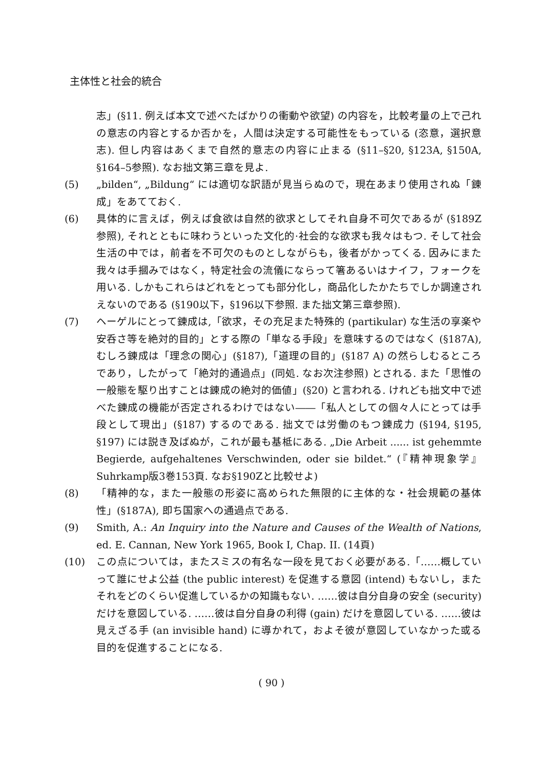主体性と社会的統合
志」(§11. 例えば本文で述べたばかりの衝動や欲望) の内容を，比較考量の上で己れの意志の内容とするか否かを，人間は決定する可能性をもっている (恣意，選択意志). 但し内容はあくまで自然的意志の内容に止まる (§11–§20, §123A, §150A, §164–5参照). なお拙文第三章を見よ.
(5) „bilden“, „Bildung“ には適切な訳語が見当らぬので，現在あまり使用されぬ「錬成」をあてておく.
(6) 具体的に言えば，例えば食欲は自然的欲求としてそれ自身不可欠であるが (§189Z参照), それとともに味わうといった文化的·社会的な欲求も我々はもつ. そして社会生活の中では，前者を不可欠のものとしながらも，後者がかってくる. 因みにまた我々は手摑みではなく，特定社会の流儀にならって箸あるいはナイフ，フォークを用いる. しかもこれらはどれをとっても部分化し，商品化したかたちでしか調達されえないのである (§190以下，§196以下参照. また拙文第三章参照).
(7) ヘーゲルにとって錬成は,「欲求，その充足また特殊的 (partikular) な生活の享楽や安呑さ等を絶対的目的」とする際の「単なる手段」を意味するのではなく (§187A), むしろ錬成は「理念の関心」(§187),「道理の目的」(§187 A) の然らしむるところであり，したがって「絶対的通過点」(同処. なお次注参照) とされる. また「思惟の一般態を駆り出すことは錬成の絶対的価値」(§20) と言われる. けれども拙文中で述べた錬成の機能が否定されるわけではない――「私人としての個々人にとっては手段として現出」(§187) するのである. 拙文では労働のもつ錬成力 (§194, §195, §197) には説き及ばぬが，これが最も基柢にある. „Die Arbeit ...... ist gehemmte Begierde, aufgehaltenes Verschwinden, oder sie bildet.“ (『精神現象学』Suhrkamp版3巻153頁. なお§190Zと比較せよ)
(8) 「精神的な，また一般態の形姿に高められた無限的に主体的な・社会規範の基体性」(§187A), 即ち国家への通過点である.
(9) Smith, A.: An Inquiry into the Nature and Causes of the Wealth of Nations, ed. E. Cannan, New York 1965, Book I, Chap. II. (14頁)
(10) この点については，またスミスの有名な一段を見ておく必要がある.「……概していって誰にせよ公益 (the public interest) を促進する意図 (intend) もないし，またそれをどのくらい促進しているかの知識もない. ……彼は自分自身の安全 (security) だけを意図している. ……彼は自分自身の利得 (gain) だけを意図している. ……彼は見えざる手 (an invisible hand) に導かれて，およそ彼が意図していなかった或る目的を促進することになる.
( 90 )